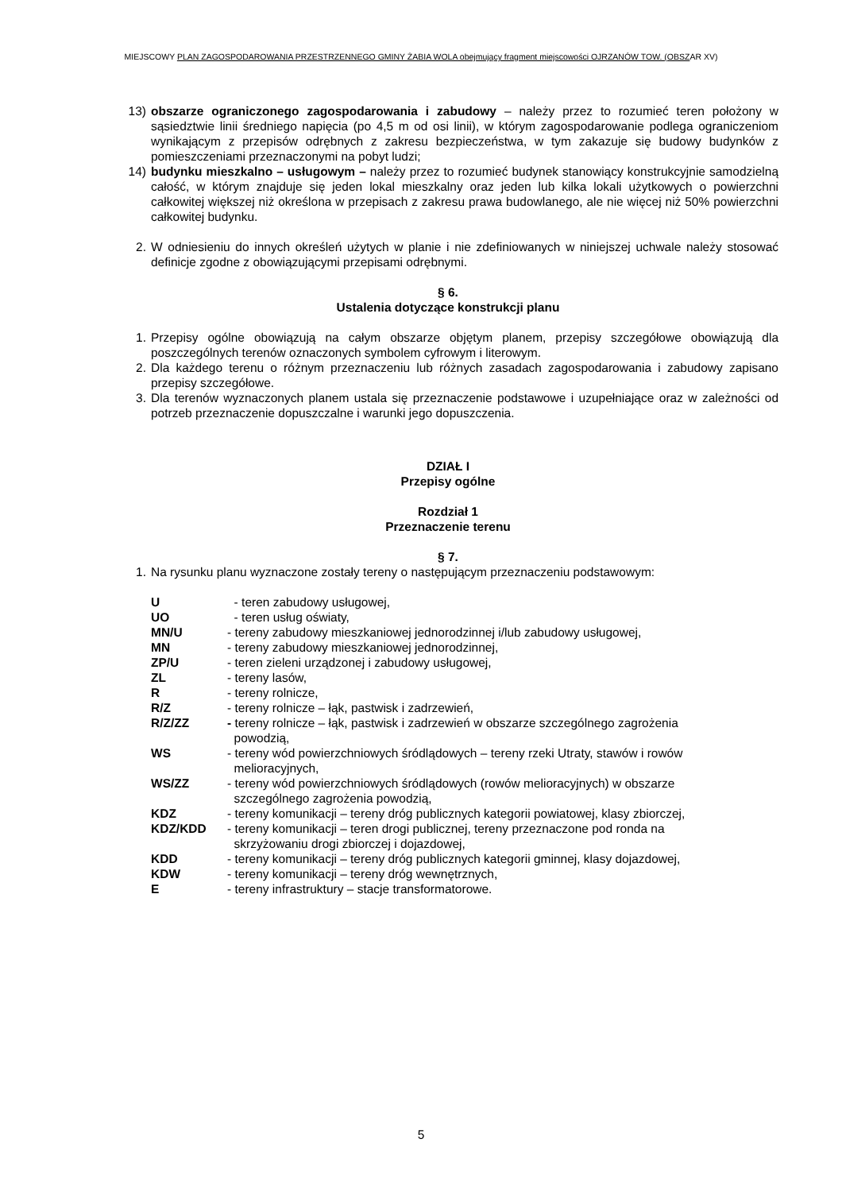MIEJSCOWY PLAN ZAGOSPODAROWANIA PRZESTRZENNEGO GMINY ŻABIA WOLA obejmujący fragment miejscowości OJRZANÓW TOW. (OBSZAR XV)
13) obszarze ograniczonego zagospodarowania i zabudowy – należy przez to rozumieć teren położony w sąsiedztwie linii średniego napięcia (po 4,5 m od osi linii), w którym zagospodarowanie podlega ograniczeniom wynikającym z przepisów odrębnych z zakresu bezpieczeństwa, w tym zakazuje się budowy budynków z pomieszczeniami przeznaczonymi na pobyt ludzi;
14) budynku mieszkalno – usługowym – należy przez to rozumieć budynek stanowiący konstrukcyjnie samodzielną całość, w którym znajduje się jeden lokal mieszkalny oraz jeden lub kilka lokali użytkowych o powierzchni całkowitej większej niż określona w przepisach z zakresu prawa budowlanego, ale nie więcej niż 50% powierzchni całkowitej budynku.
2. W odniesieniu do innych określeń użytych w planie i nie zdefiniowanych w niniejszej uchwale należy stosować definicje zgodne z obowiązującymi przepisami odrębnymi.
§ 6.
Ustalenia dotyczące konstrukcji planu
1. Przepisy ogólne obowiązują na całym obszarze objętym planem, przepisy szczegółowe obowiązują dla poszczególnych terenów oznaczonych symbolem cyfrowym i literowym.
2. Dla każdego terenu o różnym przeznaczeniu lub różnych zasadach zagospodarowania i zabudowy zapisano przepisy szczegółowe.
3. Dla terenów wyznaczonych planem ustala się przeznaczenie podstawowe i uzupełniające oraz w zależności od potrzeb przeznaczenie dopuszczalne i warunki jego dopuszczenia.
DZIAŁ I
Przepisy ogólne
Rozdział 1
Przeznaczenie terenu
§ 7.
1. Na rysunku planu wyznaczone zostały tereny o następującym przeznaczeniu podstawowym:
| U | - teren zabudowy usługowej, |
| UO | - teren usług oświaty, |
| MN/U | - tereny zabudowy mieszkaniowej jednorodzinnej i/lub zabudowy usługowej, |
| MN | - tereny zabudowy mieszkaniowej jednorodzinnej, |
| ZP/U | - teren zieleni urządzonej i zabudowy usługowej, |
| ZL | - tereny lasów, |
| R | - tereny rolnicze, |
| R/Z | - tereny rolnicze – łąk, pastwisk i zadrzewień, |
| R/Z/ZZ | - tereny rolnicze – łąk, pastwisk i zadrzewień w obszarze szczególnego zagrożenia powodzią, |
| WS | - tereny wód powierzchniowych śródlądowych – tereny rzeki Utraty, stawów i rowów melioracyjnych, |
| WS/ZZ | - tereny wód powierzchniowych śródlądowych (rowów melioracyjnych) w obszarze szczególnego zagrożenia powodzią, |
| KDZ | - tereny komunikacji – tereny dróg publicznych kategorii powiatowej, klasy zbiorczej, |
| KDZ/KDD | - tereny komunikacji – teren drogi publicznej, tereny przeznaczone pod ronda na skrzyżowaniu drogi zbiorczej i dojazdowej, |
| KDD | - tereny komunikacji – tereny dróg publicznych kategorii gminnej, klasy dojazdowej, |
| KDW | - tereny komunikacji – tereny dróg wewnętrznych, |
| E | - tereny infrastruktury – stacje transformatorowe. |
5